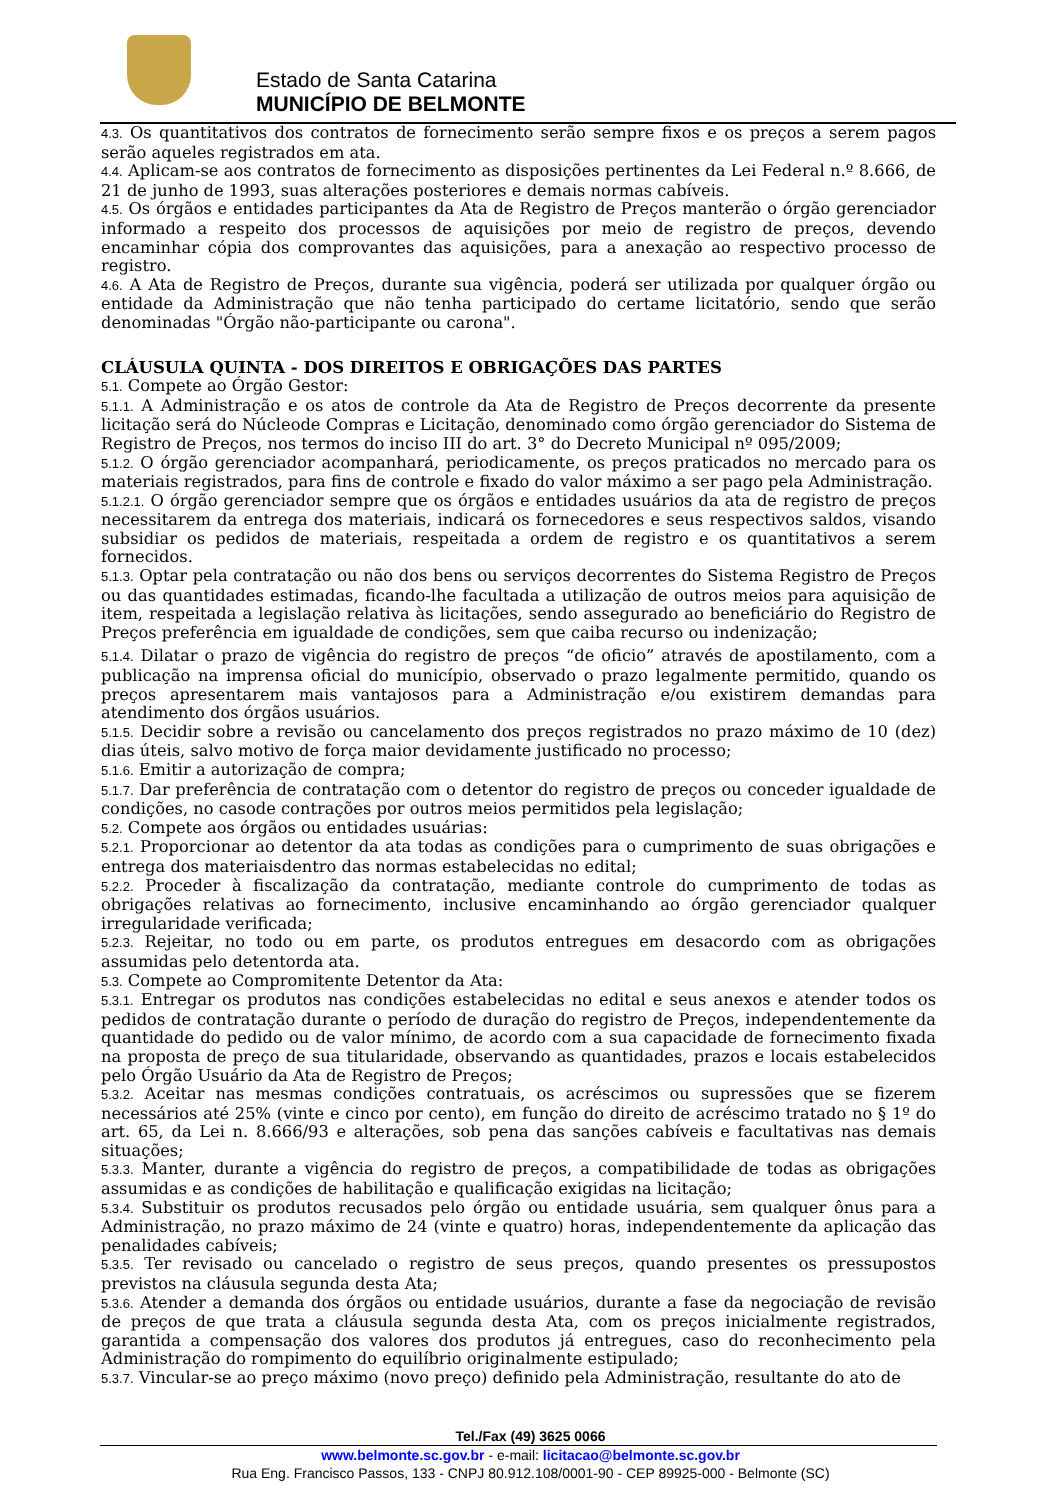Estado de Santa Catarina
MUNICÍPIO DE BELMONTE
4.3. Os quantitativos dos contratos de fornecimento serão sempre fixos e os preços a serem pagos serão aqueles registrados em ata.
4.4. Aplicam-se aos contratos de fornecimento as disposições pertinentes da Lei Federal n.º 8.666, de 21 de junho de 1993, suas alterações posteriores e demais normas cabíveis.
4.5. Os órgãos e entidades participantes da Ata de Registro de Preços manterão o órgão gerenciador informado a respeito dos processos de aquisições por meio de registro de preços, devendo encaminhar cópia dos comprovantes das aquisições, para a anexação ao respectivo processo de registro.
4.6. A Ata de Registro de Preços, durante sua vigência, poderá ser utilizada por qualquer órgão ou entidade da Administração que não tenha participado do certame licitatório, sendo que serão denominadas "Órgão não-participante ou carona".
CLÁUSULA QUINTA - DOS DIREITOS E OBRIGAÇÕES DAS PARTES
5.1. Compete ao Órgão Gestor:
5.1.1. A Administração e os atos de controle da Ata de Registro de Preços decorrente da presente licitação será do Núcleode Compras e Licitação, denominado como órgão gerenciador do Sistema de Registro de Preços, nos termos do inciso III do art. 3° do Decreto Municipal nº 095/2009;
5.1.2. O órgão gerenciador acompanhará, periodicamente, os preços praticados no mercado para os materiais registrados, para fins de controle e fixado do valor máximo a ser pago pela Administração.
5.1.2.1. O órgão gerenciador sempre que os órgãos e entidades usuários da ata de registro de preços necessitarem da entrega dos materiais, indicará os fornecedores e seus respectivos saldos, visando subsidiar os pedidos de materiais, respeitada a ordem de registro e os quantitativos a serem fornecidos.
5.1.3. Optar pela contratação ou não dos bens ou serviços decorrentes do Sistema Registro de Preços ou das quantidades estimadas, ficando-lhe facultada a utilização de outros meios para aquisição de item, respeitada a legislação relativa às licitações, sendo assegurado ao beneficiário do Registro de Preços preferência em igualdade de condições, sem que caiba recurso ou indenização;
5.1.4. Dilatar o prazo de vigência do registro de preços “de oficio” através de apostilamento, com a publicação na imprensa oficial do município, observado o prazo legalmente permitido, quando os preços apresentarem mais vantajosos para a Administração e/ou existirem demandas para atendimento dos órgãos usuários.
5.1.5. Decidir sobre a revisão ou cancelamento dos preços registrados no prazo máximo de 10 (dez) dias úteis, salvo motivo de força maior devidamente justificado no processo;
5.1.6. Emitir a autorização de compra;
5.1.7. Dar preferência de contratação com o detentor do registro de preços ou conceder igualdade de condições, no casode contrações por outros meios permitidos pela legislação;
5.2. Compete aos órgãos ou entidades usuárias:
5.2.1. Proporcionar ao detentor da ata todas as condições para o cumprimento de suas obrigações e entrega dos materiaisdentro das normas estabelecidas no edital;
5.2.2. Proceder à fiscalização da contratação, mediante controle do cumprimento de todas as obrigações relativas ao fornecimento, inclusive encaminhando ao órgão gerenciador qualquer irregularidade verificada;
5.2.3. Rejeitar, no todo ou em parte, os produtos entregues em desacordo com as obrigações assumidas pelo detentorda ata.
5.3. Compete ao Compromitente Detentor da Ata:
5.3.1. Entregar os produtos nas condições estabelecidas no edital e seus anexos e atender todos os pedidos de contratação durante o período de duração do registro de Preços, independentemente da quantidade do pedido ou de valor mínimo, de acordo com a sua capacidade de fornecimento fixada na proposta de preço de sua titularidade, observando as quantidades, prazos e locais estabelecidos pelo Órgão Usuário da Ata de Registro de Preços;
5.3.2. Aceitar nas mesmas condições contratuais, os acréscimos ou supressões que se fizerem necessários até 25% (vinte e cinco por cento), em função do direito de acréscimo tratado no § 1º do art. 65, da Lei n. 8.666/93 e alterações, sob pena das sanções cabíveis e facultativas nas demais situações;
5.3.3. Manter, durante a vigência do registro de preços, a compatibilidade de todas as obrigações assumidas e as condições de habilitação e qualificação exigidas na licitação;
5.3.4. Substituir os produtos recusados pelo órgão ou entidade usuária, sem qualquer ônus para a Administração, no prazo máximo de 24 (vinte e quatro) horas, independentemente da aplicação das penalidades cabíveis;
5.3.5. Ter revisado ou cancelado o registro de seus preços, quando presentes os pressupostos previstos na cláusula segunda desta Ata;
5.3.6. Atender a demanda dos órgãos ou entidade usuários, durante a fase da negociação de revisão de preços de que trata a cláusula segunda desta Ata, com os preços inicialmente registrados, garantida a compensação dos valores dos produtos já entregues, caso do reconhecimento pela Administração do rompimento do equilíbrio originalmente estipulado;
5.3.7. Vincular-se ao preço máximo (novo preço) definido pela Administração, resultante do ato de
Tel./Fax (49) 3625 0066
www.belmonte.sc.gov.br - e-mail: licitacao@belmonte.sc.gov.br
Rua Eng. Francisco Passos, 133 - CNPJ 80.912.108/0001-90 - CEP 89925-000 - Belmonte (SC)